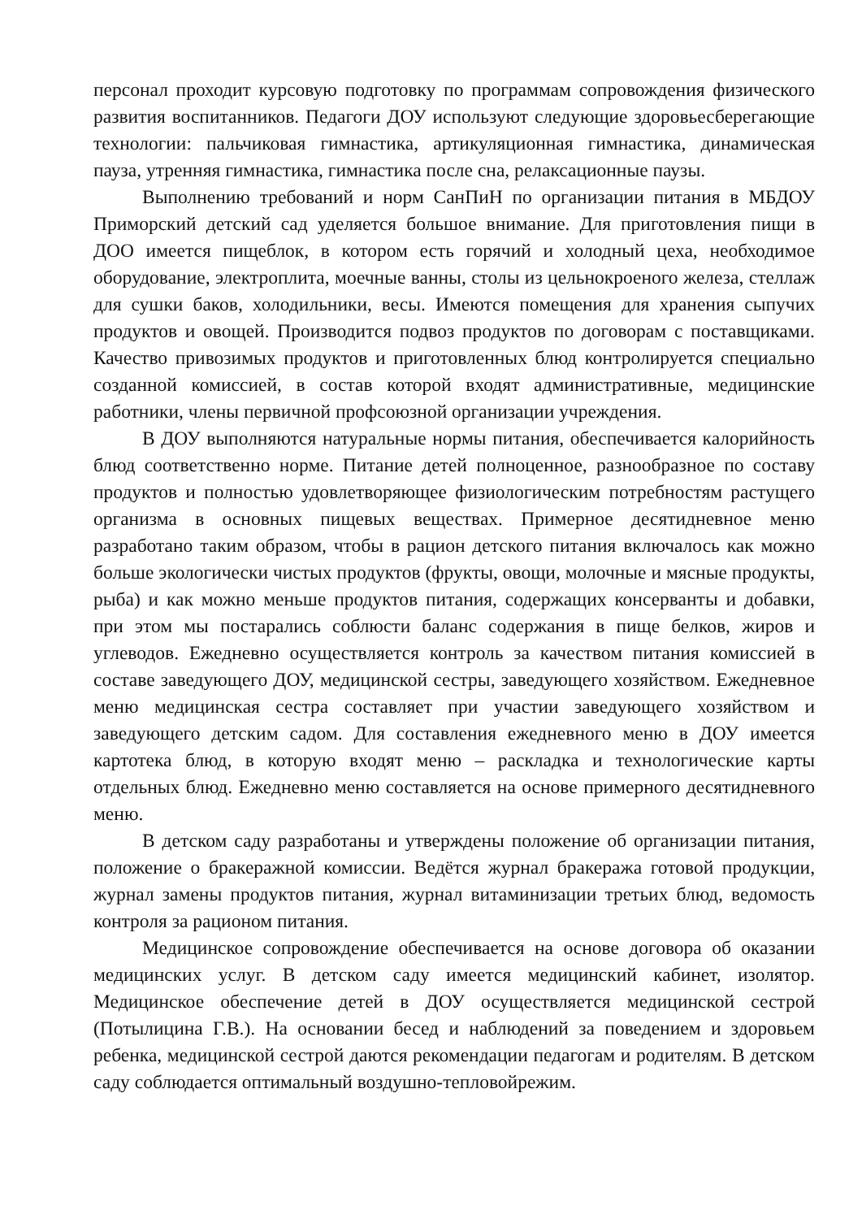персонал проходит курсовую подготовку по программам сопровождения физического развития воспитанников. Педагоги ДОУ используют следующие здоровьесберегающие технологии: пальчиковая гимнастика, артикуляционная гимнастика, динамическая пауза, утренняя гимнастика, гимнастика после сна, релаксационные паузы.
Выполнению требований и норм СанПиН по организации питания в МБДОУ Приморский детский сад уделяется большое внимание. Для приготовления пищи в ДОО имеется пищеблок, в котором есть горячий и холодный цеха, необходимое оборудование, электроплита, моечные ванны, столы из цельнокроеного железа, стеллаж для сушки баков, холодильники, весы. Имеются помещения для хранения сыпучих продуктов и овощей. Производится подвоз продуктов по договорам с поставщиками. Качество привозимых продуктов и приготовленных блюд контролируется специально созданной комиссией, в состав которой входят административные, медицинские работники, члены первичной профсоюзной организации учреждения.
В ДОУ выполняются натуральные нормы питания, обеспечивается калорийность блюд соответственно норме. Питание детей полноценное, разнообразное по составу продуктов и полностью удовлетворяющее физиологическим потребностям растущего организма в основных пищевых веществах. Примерное десятидневное меню разработано таким образом, чтобы в рацион детского питания включалось как можно больше экологически чистых продуктов (фрукты, овощи, молочные и мясные продукты, рыба) и как можно меньше продуктов питания, содержащих консерванты и добавки, при этом мы постарались соблюсти баланс содержания в пище белков, жиров и углеводов. Ежедневно осуществляется контроль за качеством питания комиссией в составе заведующего ДОУ, медицинской сестры, заведующего хозяйством. Ежедневное меню медицинская сестра составляет при участии заведующего хозяйством и заведующего детским садом. Для составления ежедневного меню в ДОУ имеется картотека блюд, в которую входят меню – раскладка и технологические карты отдельных блюд. Ежедневно меню составляется на основе примерного десятидневного меню.
В детском саду разработаны и утверждены положение об организации питания, положение о бракеражной комиссии. Ведётся журнал бракеража готовой продукции, журнал замены продуктов питания, журнал витаминизации третьих блюд, ведомость контроля за рационом питания.
Медицинское сопровождение обеспечивается на основе договора об оказании медицинских услуг. В детском саду имеется медицинский кабинет, изолятор. Медицинское обеспечение детей в ДОУ осуществляется медицинской сестрой (Потылицина Г.В.). На основании бесед и наблюдений за поведением и здоровьем ребенка, медицинской сестрой даются рекомендации педагогам и родителям. В детском саду соблюдается оптимальный воздушно-тепловойрежим.